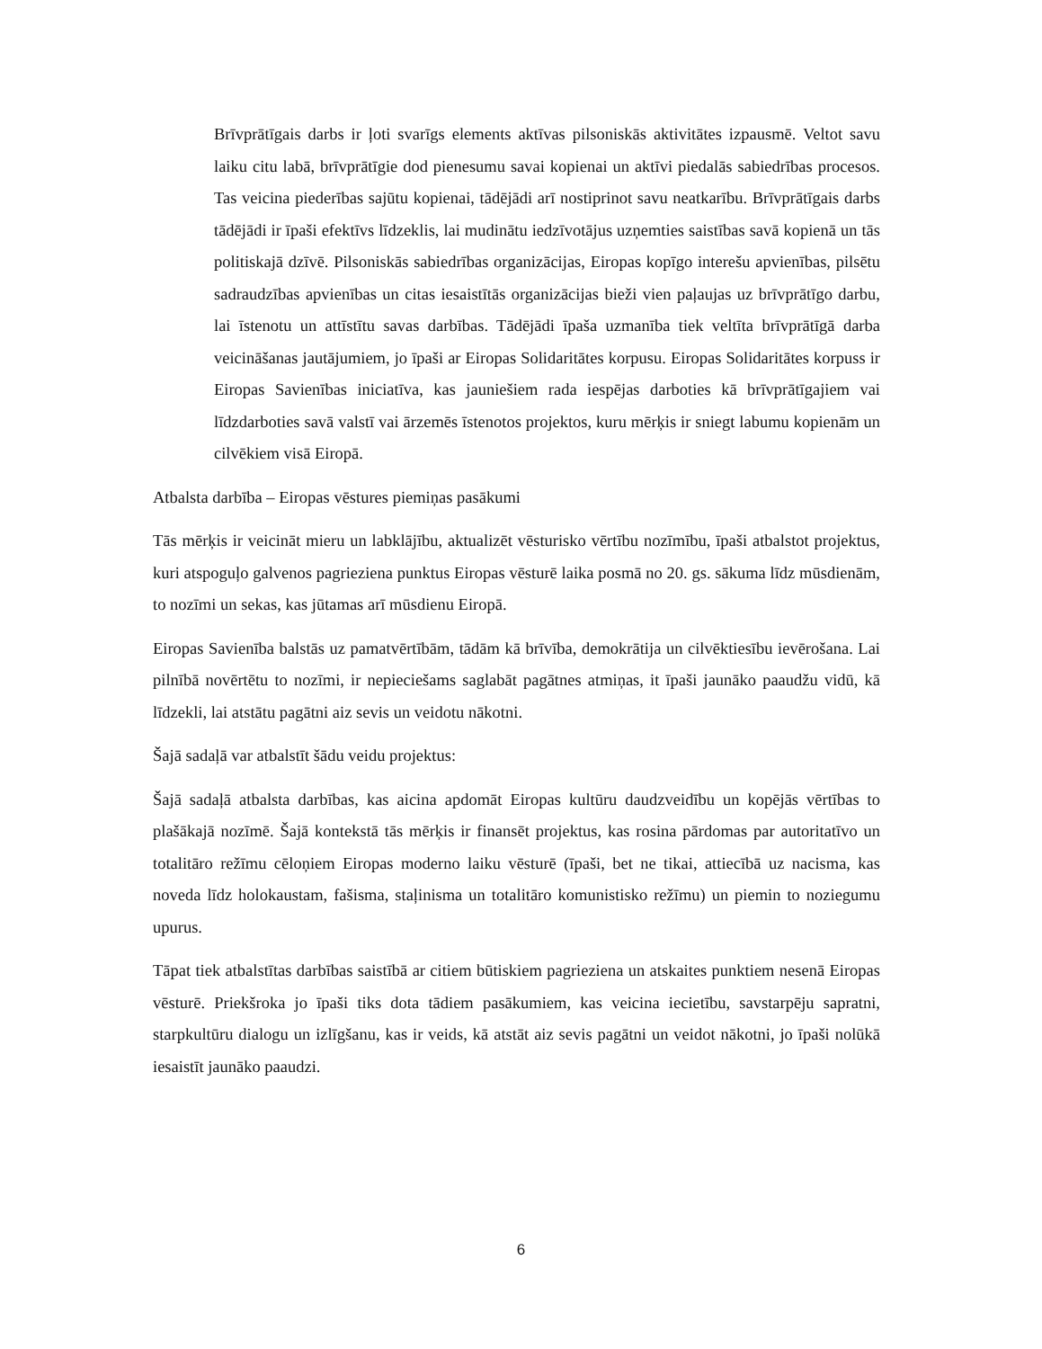Brīvprātīgais darbs ir ļoti svarīgs elements aktīvas pilsoniskās aktivitātes izpausmē. Veltot savu laiku citu labā, brīvprātīgie dod pienesumu savai kopienai un aktīvi piedalās sabiedrības procesos. Tas veicina piederības sajūtu kopienai, tādējādi arī nostiprinot savu neatkarību. Brīvprātīgais darbs tādējādi ir īpaši efektīvs līdzeklis, lai mudinātu iedzīvotājus uzņemties saistības savā kopienā un tās politiskajā dzīvē. Pilsoniskās sabiedrības organizācijas, Eiropas kopīgo interešu apvienības, pilsētu sadraudzības apvienības un citas iesaistītās organizācijas bieži vien paļaujas uz brīvprātīgo darbu, lai īstenotu un attīstītu savas darbības. Tādējādi īpaša uzmanība tiek veltīta brīvprātīgā darba veicināšanas jautājumiem, jo īpaši ar Eiropas Solidaritātes korpusu. Eiropas Solidaritātes korpuss ir Eiropas Savienības iniciatīva, kas jauniešiem rada iespējas darboties kā brīvprātīgajiem vai līdzdarboties savā valstī vai ārzemēs īstenotos projektos, kuru mērķis ir sniegt labumu kopienām un cilvēkiem visā Eiropā.
Atbalsta darbība – Eiropas vēstures piemiņas pasākumi
Tās mērķis ir veicināt mieru un labklājību, aktualizēt vēsturisko vērtību nozīmību, īpaši atbalstot projektus, kuri atspoguļo galvenos pagrieziena punktus Eiropas vēsturē laika posmā no 20. gs. sākuma līdz mūsdienām, to nozīmi un sekas, kas jūtamas arī mūsdienu Eiropā.
Eiropas Savienība balstās uz pamatvērtībām, tādām kā brīvība, demokrātija un cilvēktiesību ievērošana. Lai pilnībā novērtētu to nozīmi, ir nepieciešams saglabāt pagātnes atmiņas, it īpaši jaunāko paaudžu vidū, kā līdzekli, lai atstātu pagātni aiz sevis un veidotu nākotni.
Šajā sadaļā var atbalstīt šādu veidu projektus:
Šajā sadaļā atbalsta darbības, kas aicina apdomāt Eiropas kultūru daudzveidību un kopējās vērtības to plašākajā nozīmē. Šajā kontekstā tās mērķis ir finansēt projektus, kas rosina pārdomas par autoritatīvo un totalitāro režīmu cēloņiem Eiropas moderno laiku vēsturē (īpaši, bet ne tikai, attiecībā uz nacisma, kas noveda līdz holokaustam, fašisma, staļinisma un totalitāro komunistisko režīmu) un piemin to noziegumu upurus.
Tāpat tiek atbalstītas darbības saistībā ar citiem būtiskiem pagrieziena un atskaites punktiem nesenā Eiropas vēsturē. Priekšroka jo īpaši tiks dota tādiem pasākumiem, kas veicina iecietību, savstarpēju sapratni, starpkultūru dialogu un izlīgšanu, kas ir veids, kā atstāt aiz sevis pagātni un veidot nākotni, jo īpaši nolūkā iesaistīt jaunāko paaudzi.
6